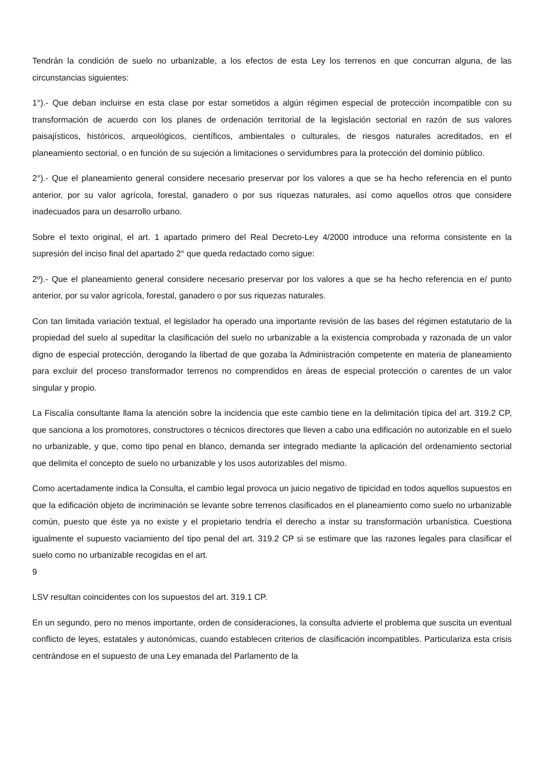Tendrán la condición de suelo no urbanizable, a los efectos de esta Ley los terrenos en que concurran alguna, de las circunstancias siguientes:
1°).- Que deban incluirse en esta clase por estar sometidos a algún régimen especial de protección incompatible con su transformación de acuerdo con los planes de ordenación territorial de la legislación sectorial en razón de sus valores paisajísticos, históricos, arqueológicos, científicos, ambientales o culturales, de riesgos naturales acreditados, en el planeamiento sectorial, o en función de su sujeción a limitaciones o servidumbres para la protección del dominio público.
2°).- Que el planeamiento general considere necesario preservar por los valores a que se ha hecho referencia en el punto anterior, por su valor agrícola, forestal, ganadero o por sus riquezas naturales, así como aquellos otros que considere inadecuados para un desarrollo urbano.
Sobre el texto original, el art. 1 apartado primero del Real Decreto-Ley 4/2000 introduce una reforma consistente en la supresión del inciso final del apartado 2° que queda redactado como sigue:
2º).- Que el planeamiento general considere necesario preservar por los valores a que se ha hecho referencia en e/ punto anterior, por su valor agrícola, forestal, ganadero o por sus riquezas naturales.
Con tan limitada variación textual, el legislador ha operado una importante revisión de las bases del régimen estatutario de la propiedad del suelo al supeditar la clasificación del suelo no urbanizable a la existencia comprobada y razonada de un valor digno de especial protección, derogando la libertad de que gozaba la Administración competente en materia de planeamiento para excluir del proceso transformador terrenos no comprendidos en áreas de especial protección o carentes de un valor singular y propio.
La Fiscalía consultante llama la atención sobre la incidencia que este cambio tiene en la delimitación típica del art. 319.2 CP, que sanciona a los promotores, constructores o técnicos directores que lleven a cabo una edificación no autorizable en el suelo no urbanizable, y que, como tipo penal en blanco, demanda ser integrado mediante la aplicación del ordenamiento sectorial que delimita el concepto de suelo no urbanizable y los usos autorizables del mismo.
Como acertadamente indica la Consulta, el cambio legal provoca un juicio negativo de tipicidad en todos aquellos supuestos en que la edificación objeto de incriminación se levante sobre terrenos clasificados en el planeamiento como suelo no urbanizable común, puesto que éste ya no existe y el propietario tendría el derecho a instar su transformación urbanística. Cuestiona igualmente el supuesto vaciamiento del tipo penal del art. 319.2 CP si se estimare que las razones legales para clasificar el suelo como no urbanizable recogidas en el art.
9
LSV resultan coincidentes con los supuestos del art. 319.1 CP.
En un segundo, pero no menos importante, orden de consideraciones, la consulta advierte el problema que suscita un eventual conflicto de leyes, estatales y autonómicas, cuando establecen criterios de clasificación incompatibles. Particulariza esta crisis centrándose en el supuesto de una Ley emanada del Parlamento de la